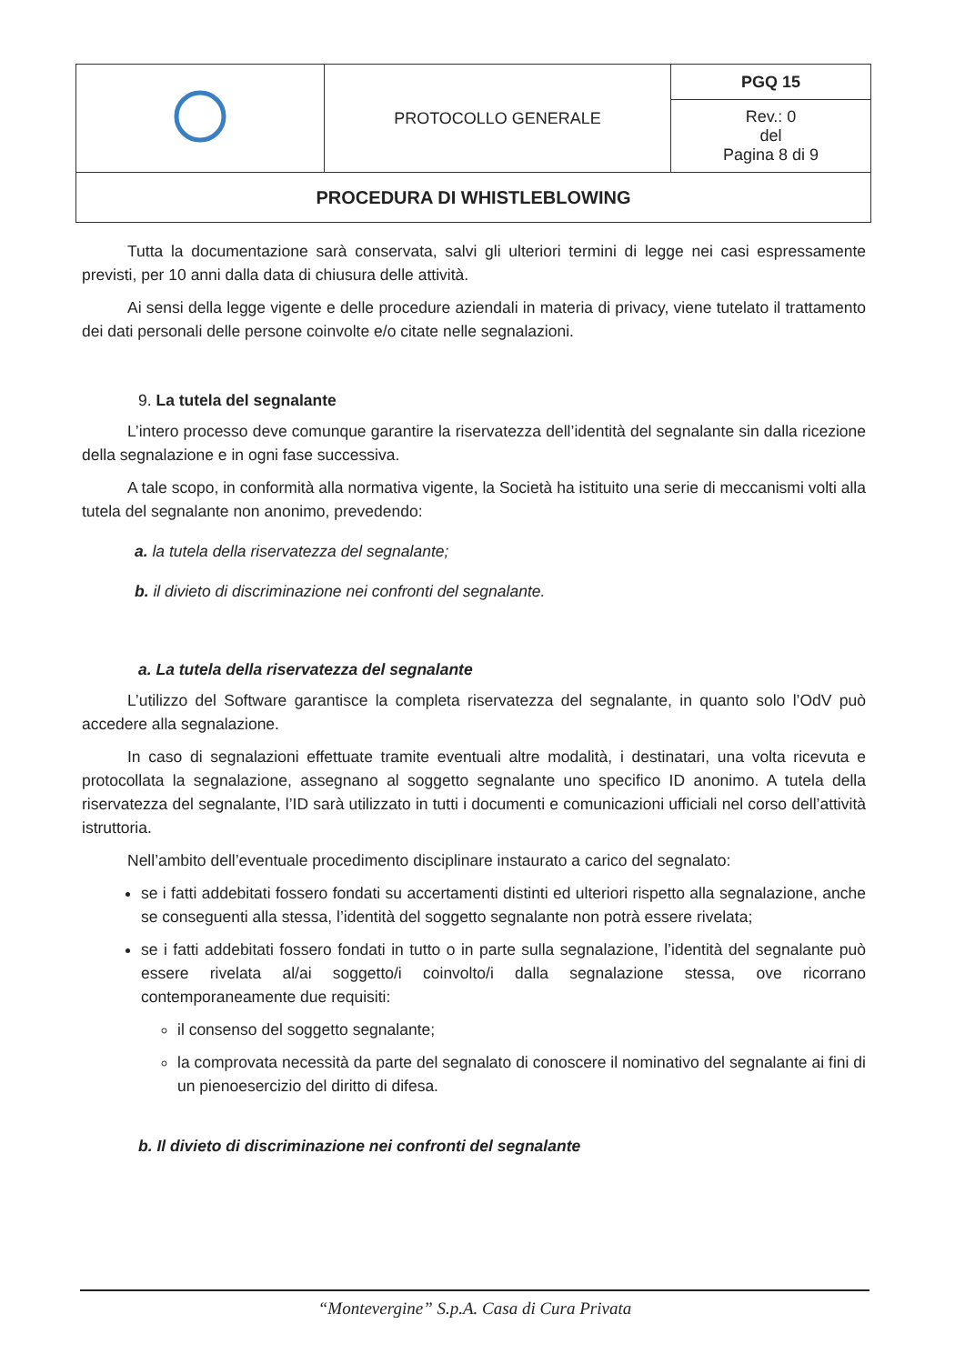| | PROTOCOLLO GENERALE | PGQ 15 |
| | | Rev.: 0 del Pagina 8 di 9 |
| PROCEDURA DI WHISTLEBLOWING | | |
Tutta la documentazione sarà conservata, salvi gli ulteriori termini di legge nei casi espressamente previsti, per 10 anni dalla data di chiusura delle attività.
Ai sensi della legge vigente e delle procedure aziendali in materia di privacy, viene tutelato il trattamento dei dati personali delle persone coinvolte e/o citate nelle segnalazioni.
9. La tutela del segnalante
L’intero processo deve comunque garantire la riservatezza dell’identità del segnalante sin dalla ricezione della segnalazione e in ogni fase successiva.
A tale scopo, in conformità alla normativa vigente, la Società ha istituito una serie di meccanismi volti alla tutela del segnalante non anonimo, prevedendo:
a. la tutela della riservatezza del segnalante;
b. il divieto di discriminazione nei confronti del segnalante.
a. La tutela della riservatezza del segnalante
L’utilizzo del Software garantisce la completa riservatezza del segnalante, in quanto solo l’OdV può accedere alla segnalazione.
In caso di segnalazioni effettuate tramite eventuali altre modalità, i destinatari, una volta ricevuta e protocollata la segnalazione, assegnano al soggetto segnalante uno specifico ID anonimo. A tutela della riservatezza del segnalante, l’ID sarà utilizzato in tutti i documenti e comunicazioni ufficiali nel corso dell’attività istruttoria.
Nell’ambito dell’eventuale procedimento disciplinare instaurato a carico del segnalato:
se i fatti addebitati fossero fondati su accertamenti distinti ed ulteriori rispetto alla segnalazione, anche se conseguenti alla stessa, l’identità del soggetto segnalante non potrà essere rivelata;
se i fatti addebitati fossero fondati in tutto o in parte sulla segnalazione, l’identità del segnalante può essere rivelata al/ai soggetto/i coinvolto/i dalla segnalazione stessa, ove ricorrano contemporaneamente due requisiti:
il consenso del soggetto segnalante;
la comprovata necessità da parte del segnalato di conoscere il nominativo del segnalante ai fini di un pienoesercizio del diritto di difesa.
b. Il divieto di discriminazione nei confronti del segnalante
“Montevergine” S.p.A. Casa di Cura Privata